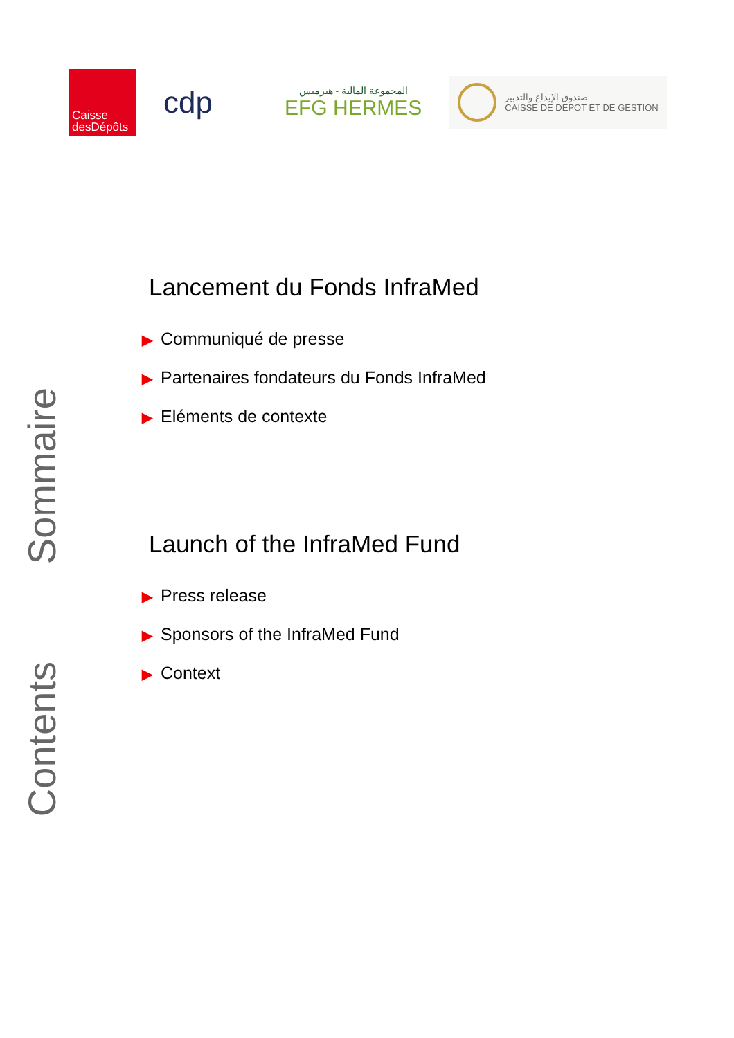Caisse
desDépôts
cdp
المجموعة المالية - هيرميس
EFG HERMES
صندوق الإيداع والتدبير
CAISSE DE DEPOT ET DE GESTION
Sommaire
Contents
Lancement du Fonds InfraMed
▶ Communiqué de presse
▶ Partenaires fondateurs du Fonds InfraMed
▶ Eléments de contexte
Launch of the InfraMed Fund
▶ Press release
▶ Sponsors of the InfraMed Fund
▶ Context